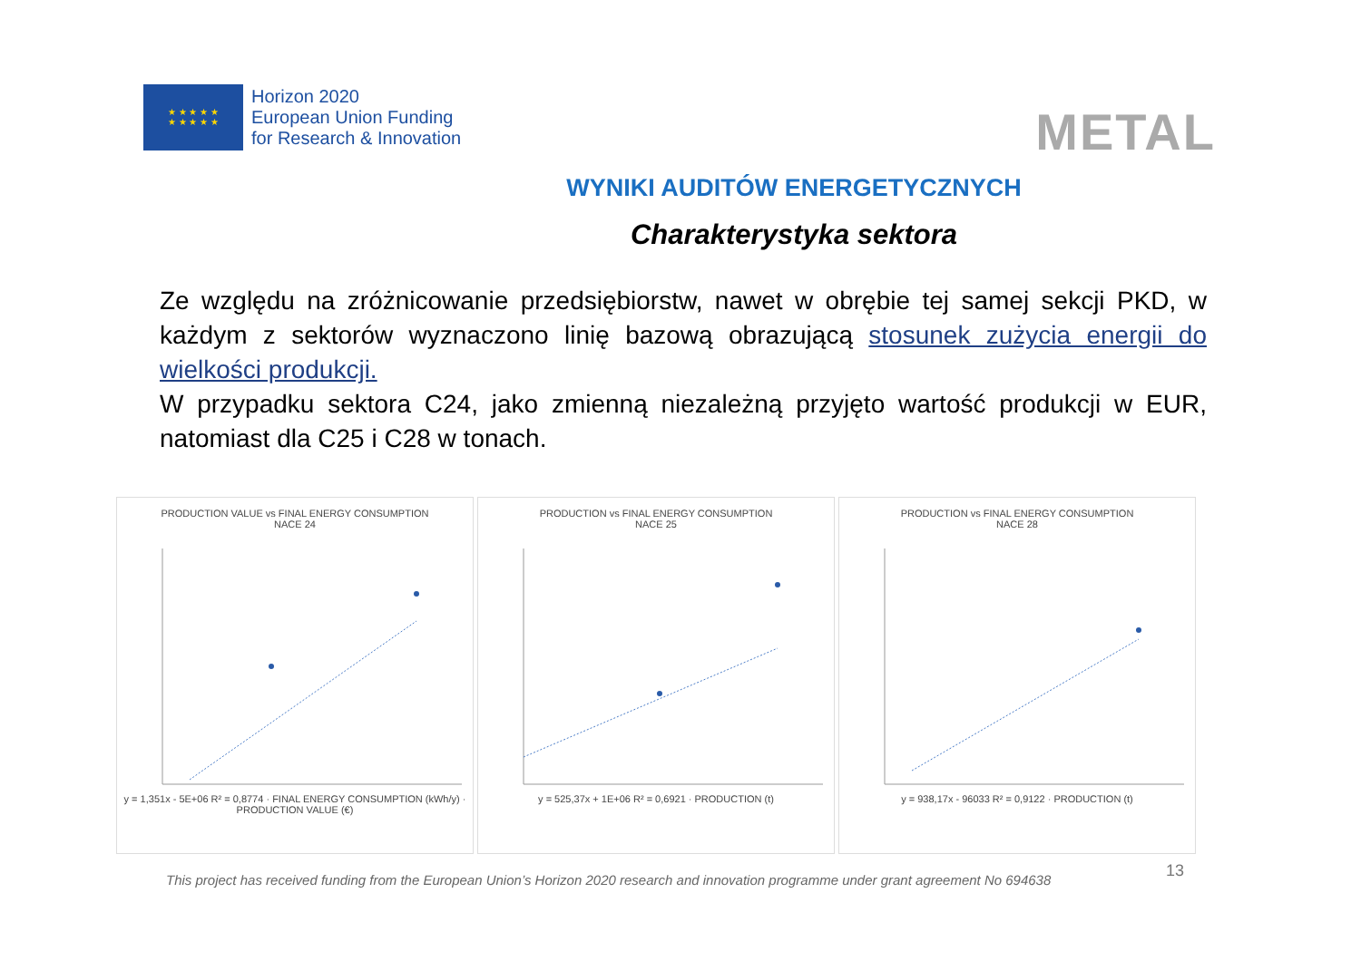★ ★ ★ ★ ★
★ ★ ★ ★ ★
Horizon 2020
European Union Funding
for Research & Innovation
METAL
WYNIKI AUDITÓW ENERGETYCZNYCH
Charakterystyka sektora
Ze względu na zróżnicowanie przedsiębiorstw, nawet w obrębie tej samej sekcji PKD, w każdym z sektorów wyznaczono linię bazową obrazującą stosunek zużycia energii do wielkości produkcji.
W przypadku sektora C24, jako zmienną niezależną przyjęto wartość produkcji w EUR, natomiast dla C25 i C28 w tonach.
PRODUCTION VALUE vs FINAL ENERGY CONSUMPTION
NACE 24
y = 1,351x - 5E+06 R² = 0,8774 · FINAL ENERGY CONSUMPTION (kWh/y) · PRODUCTION VALUE (€)
PRODUCTION vs FINAL ENERGY CONSUMPTION
NACE 25
y = 525,37x + 1E+06 R² = 0,6921 · PRODUCTION (t)
PRODUCTION vs FINAL ENERGY CONSUMPTION
NACE 28
y = 938,17x - 96033 R² = 0,9122 · PRODUCTION (t)
13
This project has received funding from the European Union’s Horizon 2020 research and innovation programme under grant agreement No 694638